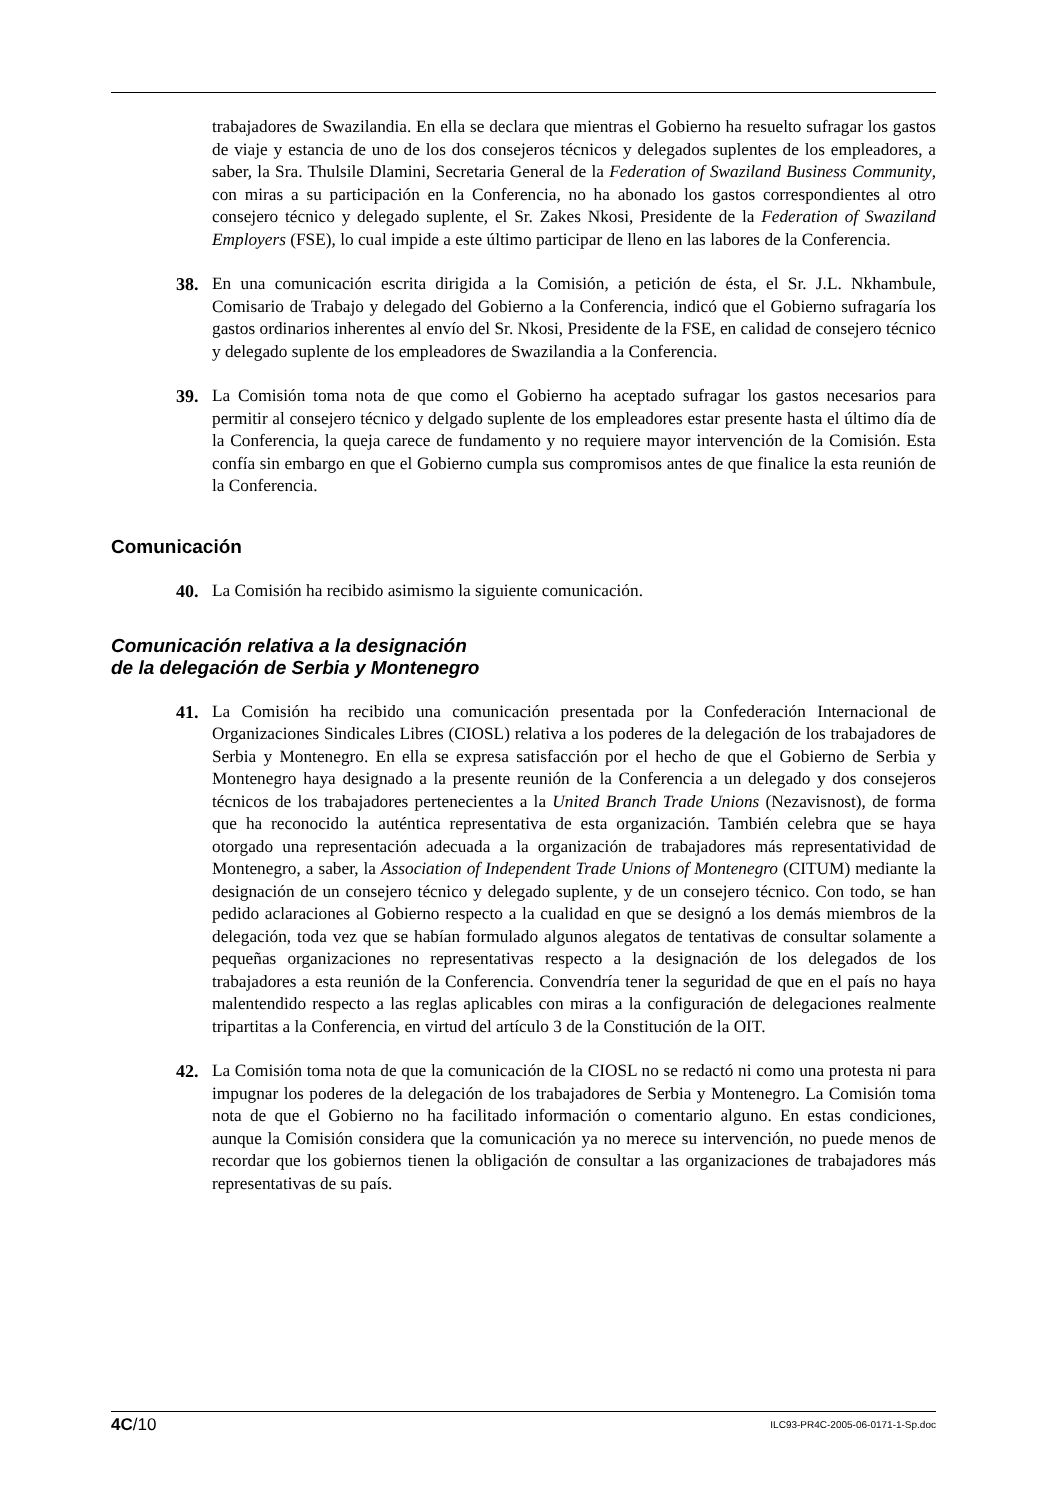trabajadores de Swazilandia. En ella se declara que mientras el Gobierno ha resuelto sufragar los gastos de viaje y estancia de uno de los dos consejeros técnicos y delegados suplentes de los empleadores, a saber, la Sra. Thulsile Dlamini, Secretaria General de la Federation of Swaziland Business Community, con miras a su participación en la Conferencia, no ha abonado los gastos correspondientes al otro consejero técnico y delegado suplente, el Sr. Zakes Nkosi, Presidente de la Federation of Swaziland Employers (FSE), lo cual impide a este último participar de lleno en las labores de la Conferencia.
38. En una comunicación escrita dirigida a la Comisión, a petición de ésta, el Sr. J.L. Nkhambule, Comisario de Trabajo y delegado del Gobierno a la Conferencia, indicó que el Gobierno sufragaría los gastos ordinarios inherentes al envío del Sr. Nkosi, Presidente de la FSE, en calidad de consejero técnico y delegado suplente de los empleadores de Swazilandia a la Conferencia.
39. La Comisión toma nota de que como el Gobierno ha aceptado sufragar los gastos necesarios para permitir al consejero técnico y delgado suplente de los empleadores estar presente hasta el último día de la Conferencia, la queja carece de fundamento y no requiere mayor intervención de la Comisión. Esta confía sin embargo en que el Gobierno cumpla sus compromisos antes de que finalice la esta reunión de la Conferencia.
Comunicación
40. La Comisión ha recibido asimismo la siguiente comunicación.
Comunicación relativa a la designación
de la delegación de Serbia y Montenegro
41. La Comisión ha recibido una comunicación presentada por la Confederación Internacional de Organizaciones Sindicales Libres (CIOSL) relativa a los poderes de la delegación de los trabajadores de Serbia y Montenegro. En ella se expresa satisfacción por el hecho de que el Gobierno de Serbia y Montenegro haya designado a la presente reunión de la Conferencia a un delegado y dos consejeros técnicos de los trabajadores pertenecientes a la United Branch Trade Unions (Nezavisnost), de forma que ha reconocido la auténtica representativa de esta organización. También celebra que se haya otorgado una representación adecuada a la organización de trabajadores más representatividad de Montenegro, a saber, la Association of Independent Trade Unions of Montenegro (CITUM) mediante la designación de un consejero técnico y delegado suplente, y de un consejero técnico. Con todo, se han pedido aclaraciones al Gobierno respecto a la cualidad en que se designó a los demás miembros de la delegación, toda vez que se habían formulado algunos alegatos de tentativas de consultar solamente a pequeñas organizaciones no representativas respecto a la designación de los delegados de los trabajadores a esta reunión de la Conferencia. Convendría tener la seguridad de que en el país no haya malentendido respecto a las reglas aplicables con miras a la configuración de delegaciones realmente tripartitas a la Conferencia, en virtud del artículo 3 de la Constitución de la OIT.
42. La Comisión toma nota de que la comunicación de la CIOSL no se redactó ni como una protesta ni para impugnar los poderes de la delegación de los trabajadores de Serbia y Montenegro. La Comisión toma nota de que el Gobierno no ha facilitado información o comentario alguno. En estas condiciones, aunque la Comisión considera que la comunicación ya no merece su intervención, no puede menos de recordar que los gobiernos tienen la obligación de consultar a las organizaciones de trabajadores más representativas de su país.
4C/10 ILC93-PR4C-2005-06-0171-1-Sp.doc